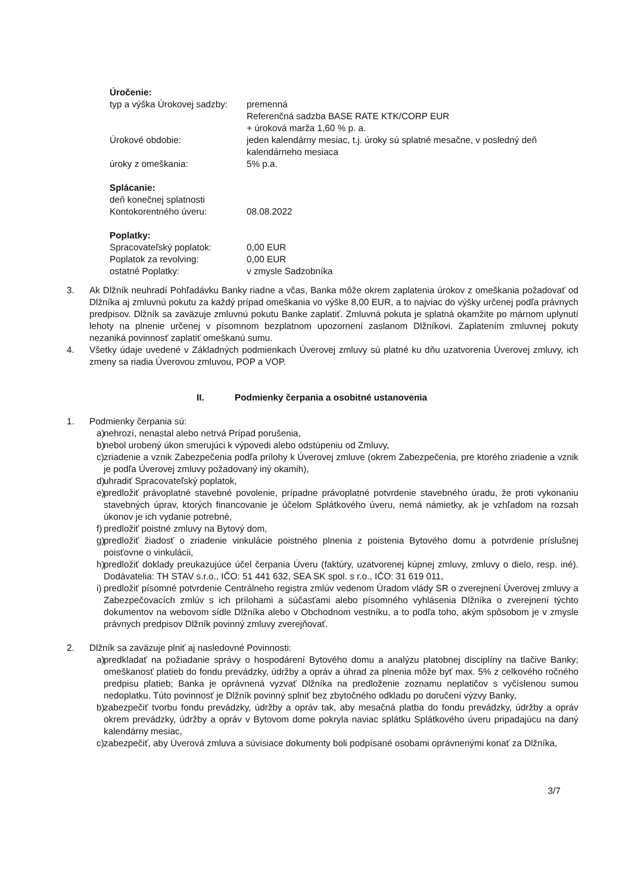Úročenie:
typ a výška Úrokovej sadzby:
premenná
Referenčná sadzba BASE RATE KTK/CORP EUR
+ úroková marža 1,60 % p. a.
Úrokové obdobie: jeden kalendárny mesiac, t.j. úroky sú splatné mesačne, v posledný deň kalendárneho mesiaca
úroky z omeškania: 5% p.a.
Splácanie:
deň konečnej splatnosti
Kontokorentného úveru:
08.08.2022
Poplatky:
Spracovateľský poplatok: 0,00 EUR
Poplatok za revolving: 0,00 EUR
ostatné Poplatky: v zmysle Sadzobníka
3. Ak Dlžník neuhradí Pohľadávku Banky riadne a včas, Banka môže okrem zaplatenia úrokov z omeškania požadovať od Dlžníka aj zmluvnú pokutu za každý prípad omeškania vo výške 8,00 EUR, a to najviac do výšky určenej podľa právnych predpisov. Dlžník sa zaväzuje zmluvnú pokutu Banke zaplatiť. Zmluvná pokuta je splatná okamžite po márnom uplynutí lehoty na plnenie určenej v písomnom bezplatnom upozornení zaslanom Dlžníkovi. Zaplatením zmluvnej pokuty nezaniká povinnosť zaplatiť omeškanú sumu.
4. Všetky údaje uvedené v Základných podmienkach Úverovej zmluvy sú platné ku dňu uzatvorenia Úverovej zmluvy, ich zmeny sa riadia Úverovou zmluvou, POP a VOP.
II. Podmienky čerpania a osobitné ustanovenia
1. Podmienky čerpania sú:
a) nehrozí, nenastal alebo netrvá Prípad porušenia,
b) nebol urobený úkon smerujúci k výpovedi alebo odstúpeniu od Zmluvy,
c) zriadenie a vznik Zabezpečenia podľa prílohy k Úverovej zmluve (okrem Zabezpečenia, pre ktorého zriadenie a vznik je podľa Úverovej zmluvy požadovaný iný okamih),
d) uhradiť Spracovateľský poplatok,
e) predložiť právoplatné stavebné povolenie, prípadne právoplatné potvrdenie stavebného úradu, že proti vykonaniu stavebných úprav, ktorých financovanie je účelom Splátkového úveru, nemá námietky, ak je vzhľadom na rozsah úkonov je ich vydanie potrebné,
f) predložiť poistné zmluvy na Bytový dom,
g) predložiť žiadosť o zriadenie vinkulácie poistného plnenia z poistenia Bytového domu a potvrdenie príslušnej poisťovne o vinkulácii,
h) predložiť doklady preukazujúce účel čerpania Úveru (faktúry, uzatvorenej kúpnej zmluvy, zmluvy o dielo, resp. iné). Dodávatelia: TH STAV s.r.o., IČO: 51 441 632, SEA SK spol. s r.o., IČO: 31 619 011,
i) predložiť písomné potvrdenie Centrálneho registra zmlúv vedenom Úradom vlády SR o zverejnení Úverovej zmluvy a Zabezpečovacích zmlúv s ich prílohami a súčasťami alebo písomného vyhlásenia Dlžníka o zverejnení týchto dokumentov na webovom sídle Dlžníka alebo v Obchodnom vestníku, a to podľa toho, akým spôsobom je v zmysle právnych predpisov Dlžník povinný zmluvy zverejňovať.
2. Dlžník sa zaväzuje plniť aj nasledovné Povinnosti:
a) predkladať na požiadanie správy o hospodárení Bytového domu a analýzu platobnej disciplíny na tlačive Banky; omeškanosť platieb do fondu prevádzky, údržby a opráv a úhrad za plnenia môže byť max. 5% z celkového ročného predpisu platieb; Banka je oprávnená vyzvať Dlžníka na predloženie zoznamu neplatičov s vyčíslenou sumou nedoplatku. Túto povinnosť je Dlžník povinný splniť bez zbytočného odkladu po doručení výzvy Banky,
b) zabezpečiť tvorbu fondu prevádzky, údržby a opráv tak, aby mesačná platba do fondu prevádzky, údržby a opráv okrem prevádzky, údržby a opráv v Bytovom dome pokryla naviac splátku Splátkového úveru pripadajúcu na daný kalendárny mesiac,
c) zabezpečiť, aby Úverová zmluva a súvisiace dokumenty boli podpísané osobami oprávnenými konať za Dlžníka,
3/7